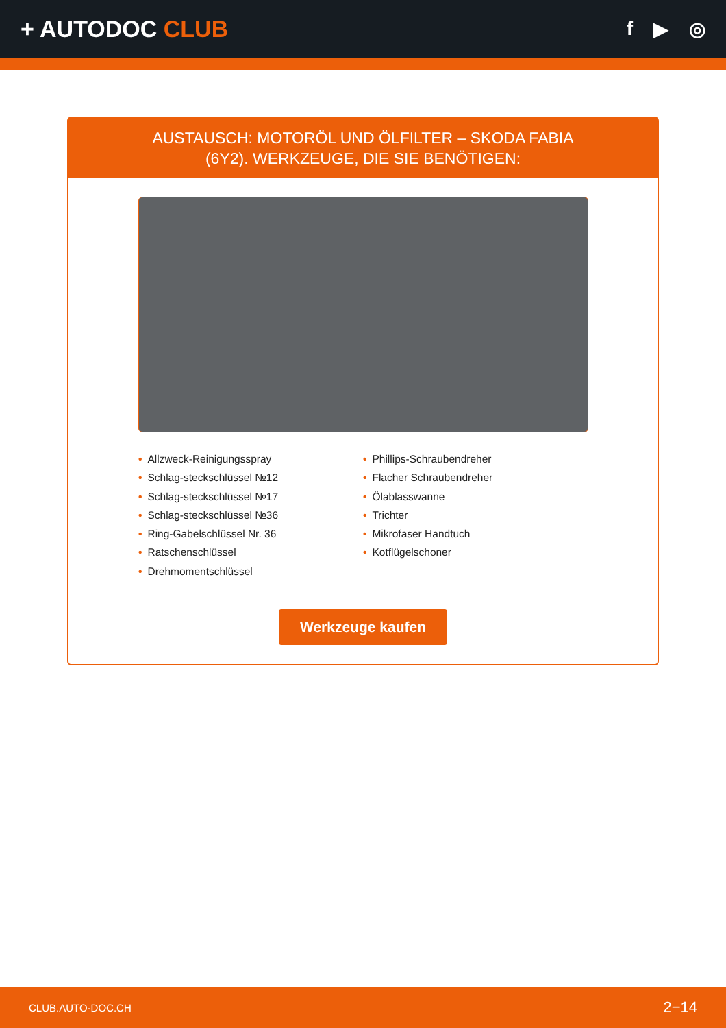+ AUTODOC CLUB
f ▶ ◎
AUSTAUSCH: MOTORÖL UND ÖLFILTER – SKODA FABIA (6Y2). WERKZEUGE, DIE SIE BENÖTIGEN:
• Allzweck-Reinigungsspray
• Schlag-steckschlüssel №12
• Schlag-steckschlüssel №17
• Schlag-steckschlüssel №36
• Ring-Gabelschlüssel Nr. 36
• Ratschenschlüssel
• Drehmomentschlüssel
• Phillips-Schraubendreher
• Flacher Schraubendreher
• Ölablasswanne
• Trichter
• Mikrofaser Handtuch
• Kotflügelschoner
Werkzeuge kaufen
CLUB.AUTO-DOC.CH 2−14